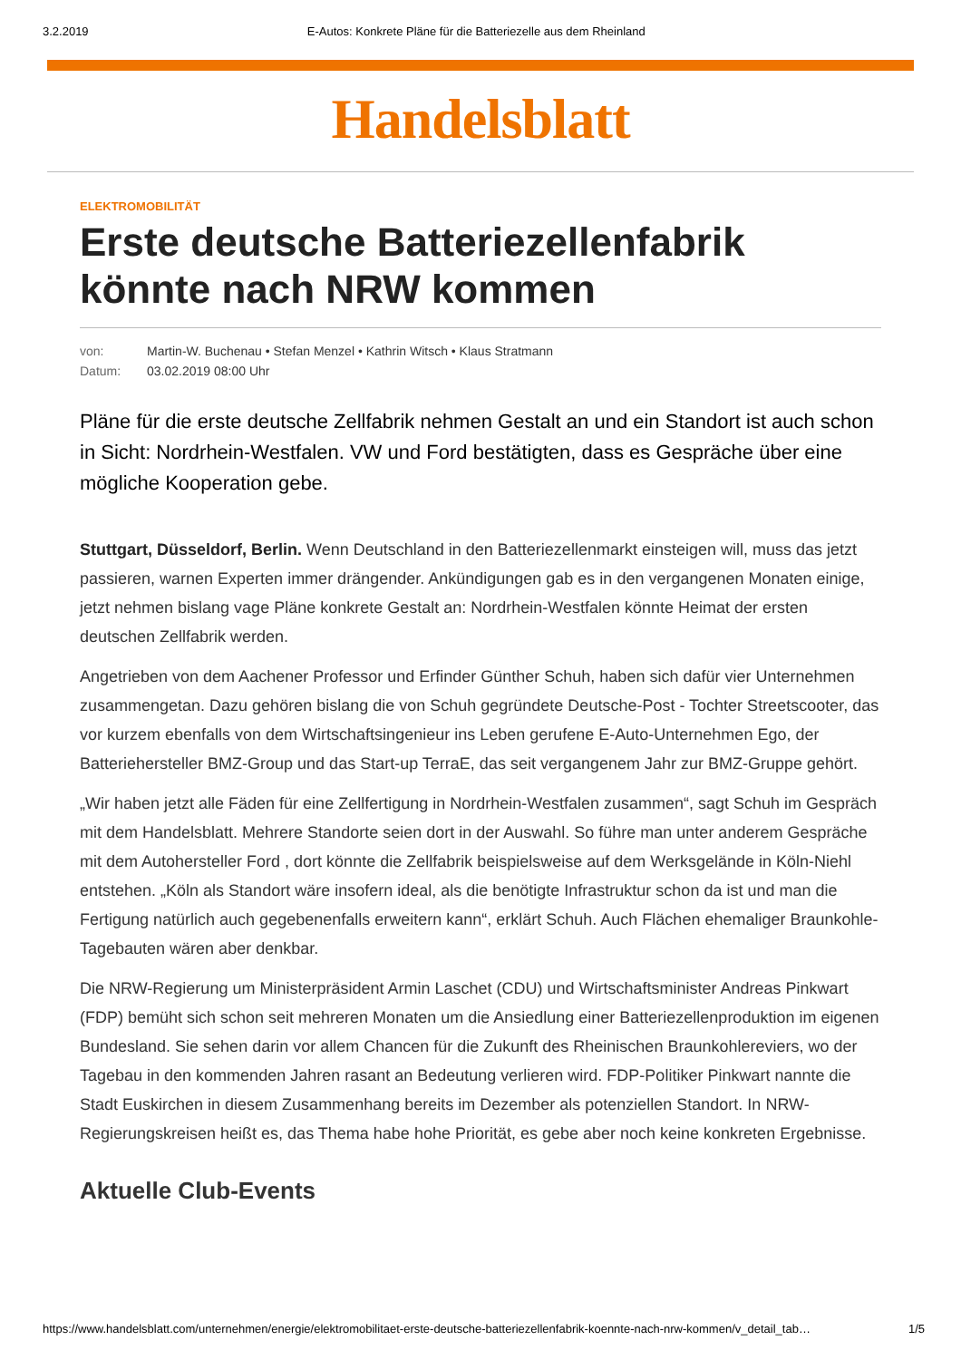3.2.2019 E-Autos: Konkrete Pläne für die Batteriezelle aus dem Rheinland
Handelsblatt
ELEKTROMOBILITÄT
Erste deutsche Batteriezellenfabrik könnte nach NRW kommen
von: Martin-W. Buchenau • Stefan Menzel • Kathrin Witsch • Klaus Stratmann
Datum: 03.02.2019 08:00 Uhr
Pläne für die erste deutsche Zellfabrik nehmen Gestalt an und ein Standort ist auch schon in Sicht: Nordrhein-Westfalen. VW und Ford bestätigten, dass es Gespräche über eine mögliche Kooperation gebe.
Stuttgart, Düsseldorf, Berlin. Wenn Deutschland in den Batteriezellenmarkt einsteigen will, muss das jetzt passieren, warnen Experten immer drängender. Ankündigungen gab es in den vergangenen Monaten einige, jetzt nehmen bislang vage Pläne konkrete Gestalt an: Nordrhein-Westfalen könnte Heimat der ersten deutschen Zellfabrik werden.
Angetrieben von dem Aachener Professor und Erfinder Günther Schuh, haben sich dafür vier Unternehmen zusammengetan. Dazu gehören bislang die von Schuh gegründete Deutsche-Post - Tochter Streetscooter, das vor kurzem ebenfalls von dem Wirtschaftsingenieur ins Leben gerufene E-Auto-Unternehmen Ego, der Batteriehersteller BMZ-Group und das Start-up TerraE, das seit vergangenem Jahr zur BMZ-Gruppe gehört.
„Wir haben jetzt alle Fäden für eine Zellfertigung in Nordrhein-Westfalen zusammen“, sagt Schuh im Gespräch mit dem Handelsblatt. Mehrere Standorte seien dort in der Auswahl. So führe man unter anderem Gespräche mit dem Autohersteller Ford , dort könnte die Zellfabrik beispielsweise auf dem Werksgelände in Köln-Niehl entstehen. „Köln als Standort wäre insofern ideal, als die benötigte Infrastruktur schon da ist und man die Fertigung natürlich auch gegebenenfalls erweitern kann“, erklärt Schuh. Auch Flächen ehemaliger Braunkohle-Tagebauten wären aber denkbar.
Die NRW-Regierung um Ministerpräsident Armin Laschet (CDU) und Wirtschaftsminister Andreas Pinkwart (FDP) bemüht sich schon seit mehreren Monaten um die Ansiedlung einer Batteriezellenproduktion im eigenen Bundesland. Sie sehen darin vor allem Chancen für die Zukunft des Rheinischen Braunkohlereviers, wo der Tagebau in den kommenden Jahren rasant an Bedeutung verlieren wird. FDP-Politiker Pinkwart nannte die Stadt Euskirchen in diesem Zusammenhang bereits im Dezember als potenziellen Standort. In NRW-Regierungskreisen heißt es, das Thema habe hohe Priorität, es gebe aber noch keine konkreten Ergebnisse.
Aktuelle Club-Events
https://www.handelsblatt.com/unternehmen/energie/elektromobilitaet-erste-deutsche-batteriezellenfabrik-koennte-nach-nrw-kommen/v_detail_tab… 1/5